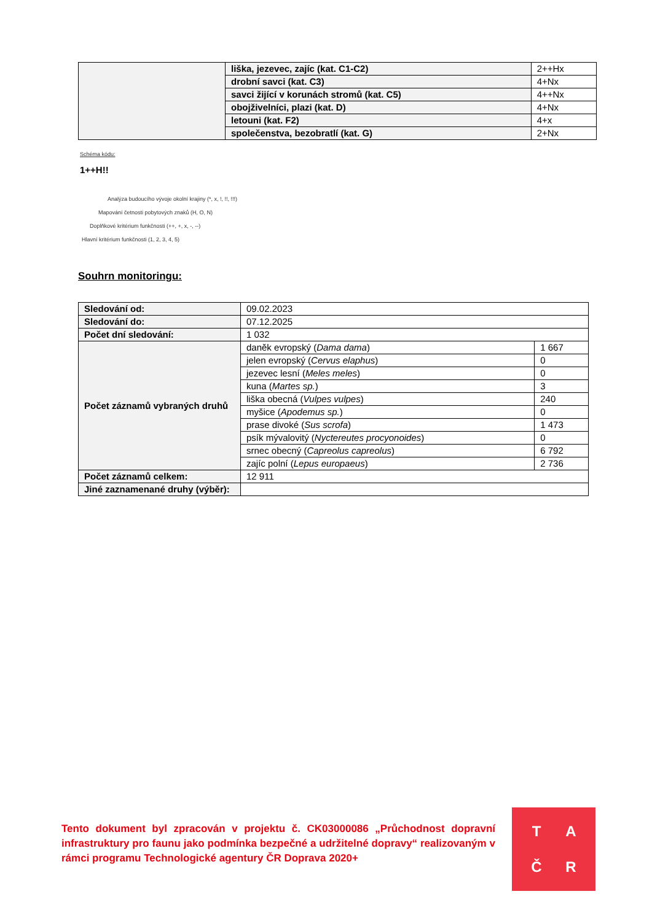| | liška, jezevec, zajíc (kat. C1-C2) | 2++Hx |
| | drobní savci (kat. C3) | 4+Nx |
| | savci žijící v korunách stromů (kat. C5) | 4++Nx |
| | obojživelníci, plazi (kat. D) | 4+Nx |
| | letouni (kat. F2) | 4+x |
| | společenstva, bezobratlí (kat. G) | 2+Nx |
Schéma kódu:
1++H!!
Analýza budoucího vývoje okolní krajiny (*, x, !, !!, !!!)
Mapování četnosti pobytových znaků (H, O, N)
Doplňkové kritérium funkčnosti (++, +, x, -, --)
Hlavní kritérium funkčnosti (1, 2, 3, 4, 5)
Souhrn monitoringu:
| Sledování od: | 09.02.2023 | |
| Sledování do: | 07.12.2025 | |
| Počet dní sledování: | 1 032 | |
| Počet záznamů vybraných druhů | daněk evropský ( Dama dama ) | 1 667 |
| | jelen evropský ( Cervus elaphus ) | 0 |
| | jezevec lesní ( Meles meles ) | 0 |
| | kuna ( Martes sp. ) | 3 |
| | liška obecná ( Vulpes vulpes ) | 240 |
| | myšice ( Apodemus sp. ) | 0 |
| | prase divoké ( Sus scrofa ) | 1 473 |
| | psík mývalovitý ( Nyctereutes procyonoides ) | 0 |
| | srnec obecný ( Capreolus capreolus ) | 6 792 |
| | zajíc polní ( Lepus europaeus ) | 2 736 |
| Počet záznamů celkem: | 12 911 | |
| Jiné zaznamenané druhy (výběr): | | |
Tento dokument byl zpracován v projektu č. CK03000086 „Průchodnost dopravní infrastruktury pro faunu jako podmínka bezpečné a udržitelné dopravy“ realizovaným v rámci programu Technologické agentury ČR Doprava 2020+
T A Č R